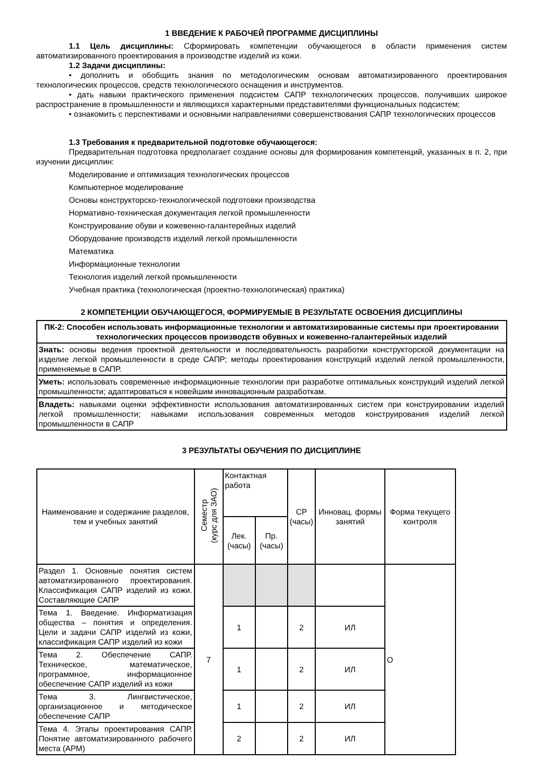1 ВВЕДЕНИЕ К РАБОЧЕЙ ПРОГРАММЕ ДИСЦИПЛИНЫ
1.1 Цель дисциплины: Сформировать компетенции обучающегося в области применения систем автоматизированного проектирования в производстве изделий из кожи.
1.2 Задачи дисциплины:
• дополнить и обобщить знания по методологическим основам автоматизированного проектирования технологических процессов, средств технологического оснащения и инструментов.
• дать навыки практического применения подсистем САПР технологических процессов, получивших широкое распространение в промышленности и являющихся характерными представителями функциональных подсистем;
• ознакомить с перспективами и основными направлениями совершенствования САПР технологических процессов
1.3 Требования к предварительной подготовке обучающегося:
Предварительная подготовка предполагает создание основы для формирования компетенций, указанных в п. 2, при изучении дисциплин:
Моделирование и оптимизация технологических процессов
Компьютерное моделирование
Основы конструкторско-технологической подготовки производства
Нормативно-техническая документация легкой промышленности
Конструирование обуви и кожевенно-галантерейных изделий
Оборудование производств изделий легкой промышленности
Математика
Информационные технологии
Технология изделий легкой промышленности
Учебная практика (технологическая (проектно-технологическая) практика)
2 КОМПЕТЕНЦИИ ОБУЧАЮЩЕГОСЯ, ФОРМИРУЕМЫЕ В РЕЗУЛЬТАТЕ ОСВОЕНИЯ ДИСЦИПЛИНЫ
| ПК-2: Способен использовать информационные технологии и автоматизированные системы при проектировании технологических процессов производств обувных и кожевенно-галантерейных изделий |
| Знать: основы ведения проектной деятельности и последовательность разработки конструкторской документации на изделие легкой промышленности в среде САПР; методы проектирования конструкций изделий легкой промышленности, применяемые в САПР. |
| Уметь: использовать современные информационные технологии при разработке оптимальных конструкций изделий легкой промышленности; адаптироваться к новейшим инновационным разработкам. |
| Владеть: навыками оценки эффективности использования автоматизированных систем при конструировании изделий легкой промышленности; навыками использования современных методов конструирования изделий легкой промышленности в САПР |
3 РЕЗУЛЬТАТЫ ОБУЧЕНИЯ ПО ДИСЦИПЛИНЕ
| Наименование и содержание разделов, тем и учебных занятий | Семестр (курс для ЗАО) | Контактная работа | | СР (часы) | Инновац. формы занятий | Форма текущего контроля |
| --- | --- | --- | --- | --- | --- | --- |
| | | Лек. (часы) | Пр. (часы) | | | |
| Раздел 1. Основные понятия систем автоматизированного проектирования. Классификация САПР изделий из кожи. Составляющие САПР | 7 | | | | | О |
| Тема 1. Введение. Информатизация общества – понятия и определения. Цели и задачи САПР изделий из кожи, классификация САПР изделий из кожи | | 1 | | 2 | ИЛ | |
| Тема 2. Обеспечение САПР. Техническое, математическое, программное, информационное обеспечение САПР изделий из кожи | | 1 | | 2 | ИЛ | |
| Тема 3. Лингвистическое, организационное и методическое обеспечение САПР | | 1 | | 2 | ИЛ | |
| Тема 4. Этапы проектирования САПР. Понятие автоматизированного рабочего места (АРМ) | | 2 | | 2 | ИЛ | |